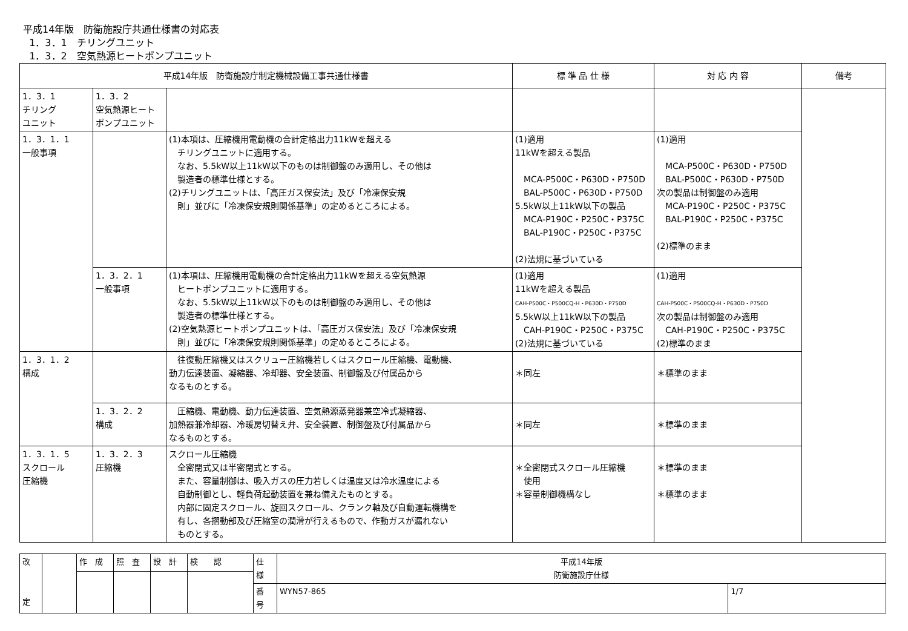平成14年版　防衛施設庁共通仕様書の対応表
1．3．1　チリングユニット
1．3．2　空気熱源ヒートポンプユニット
| 平成14年版 防衛施設庁制定機械設備工事共通仕様書 | | | 標 準 品 仕 様 | 対 応 内 容 | 備考 |
| --- | --- | --- | --- | --- | --- |
| 1．3．1 チリング ユニット | 1．3．2 空気熱源ヒート ポンプユニット | | | | |
| 1．3．1．1 一般事項 | | (1)本項は、圧縮機用電動機の合計定格出力11kWを超える チリングユニットに適用する。 なお、5.5kW以上11kW以下のものは制御盤のみ適用し、その他は 製造者の標準仕様とする。 (2)チリングユニットは、「高圧ガス保安法」及び「冷凍保安規 則」並びに「冷凍保安規則関係基準」の定めるところによる。 | (1)適用 11kWを超える製品 MCA-P500C・P630D・P750D BAL-P500C・P630D・P750D 5.5kW以上11kW以下の製品 MCA-P190C・P250C・P375C BAL-P190C・P250C・P375C (2)法規に基づいている | (1)適用 MCA-P500C・P630D・P750D BAL-P500C・P630D・P750D 次の製品は制御盤のみ適用 MCA-P190C・P250C・P375C BAL-P190C・P250C・P375C (2)標準のまま | |
| | 1．3．2．1 一般事項 | (1)本項は、圧縮機用電動機の合計定格出力11kWを超える空気熱源 ヒートポンプユニットに適用する。 なお、5.5kW以上11kW以下のものは制御盤のみ適用し、その他は 製造者の標準仕様とする。 (2)空気熱源ヒートポンプユニットは、「高圧ガス保安法」及び「冷凍保安規 則」並びに「冷凍保安規則関係基準」の定めるところによる。 | (1)適用 11kWを超える製品 CAH-P500C・P500CQ-H・P630D・P750D 5.5kW以上11kW以下の製品 CAH-P190C・P250C・P375C (2)法規に基づいている | (1)適用 CAH-P500C・P500CQ-H・P630D・P750D 次の製品は制御盤のみ適用 CAH-P190C・P250C・P375C (2)標準のまま | |
| 1．3．1．2 構成 | | 往復動圧縮機又はスクリュー圧縮機若しくはスクロール圧縮機、電動機、 動力伝達装置、凝縮器、冷却器、安全装置、制御盤及び付属品から なるものとする。 | ＊同左 | ＊標準のまま | |
| | 1．3．2．2 構成 | 圧縮機、電動機、動力伝達装置、空気熱源蒸発器兼空冷式凝縮器、 加熱器兼冷却器、冷暖房切替え弁、安全装置、制御盤及び付属品から なるものとする。 | ＊同左 | ＊標準のまま | |
| 1．3．1．5 スクロール 圧縮機 | 1．3．2．3 圧縮機 | スクロール圧縮機 全密閉式又は半密閉式とする。 また、容量制御は、吸入ガスの圧力若しくは温度又は冷水温度による 自動制御とし、軽負荷起動装置を兼ね備えたものとする。 内部に固定スクロール、旋回スクロール、クランク軸及び自動運転機構を 有し、各摺動部及び圧縮室の潤滑が行えるもので、作動ガスが漏れない ものとする。 | ＊全密閉式スクロール圧縮機 使用 ＊容量制御機構なし | ＊標準のまま ＊標準のまま | |
| 改 定 | | 作 成 | 照 査 | 設 計 | 検 認 | 仕 様 | 平成14年版 防衛施設庁仕様 | |
| | | | | | | 番 号 | WYN57-865 | 1/7 |